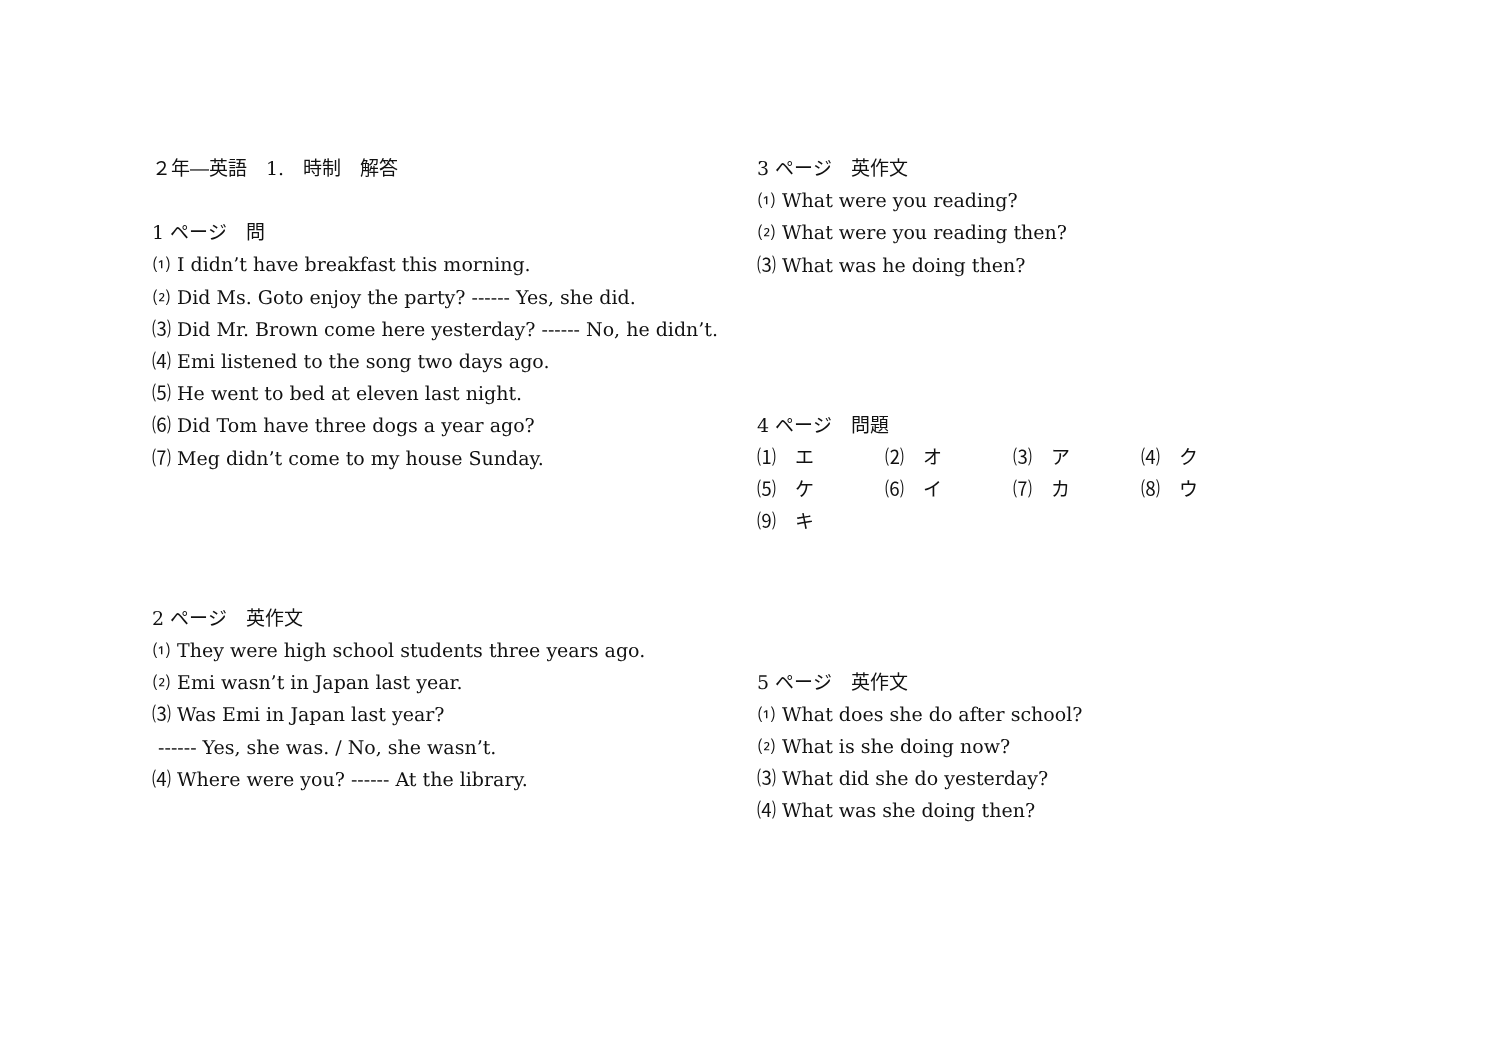２年―英語　1.　時制　解答
1 ページ　問
⑴ I didn’t have breakfast this morning.
⑵ Did Ms. Goto enjoy the party? ------ Yes, she did.
⑶ Did Mr. Brown come here yesterday? ------ No, he didn’t.
⑷ Emi listened to the song two days ago.
⑸ He went to bed at eleven last night.
⑹ Did Tom have three dogs a year ago?
⑺ Meg didn’t come to my house Sunday.
2 ページ　英作文
⑴ They were high school students three years ago.
⑵ Emi wasn’t in Japan last year.
⑶ Was Emi in Japan last year?
------ Yes, she was. / No, she wasn’t.
⑷ Where were you? ------ At the library.
3 ページ　英作文
⑴ What were you reading?
⑵ What were you reading then?
⑶ What was he doing then?
4 ページ　問題
⑴　エ ⑵　オ ⑶　ア ⑷　ク
⑸　ケ ⑹　イ ⑺　カ ⑻　ウ
⑼　キ
5 ページ　英作文
⑴ What does she do after school?
⑵ What is she doing now?
⑶ What did she do yesterday?
⑷ What was she doing then?